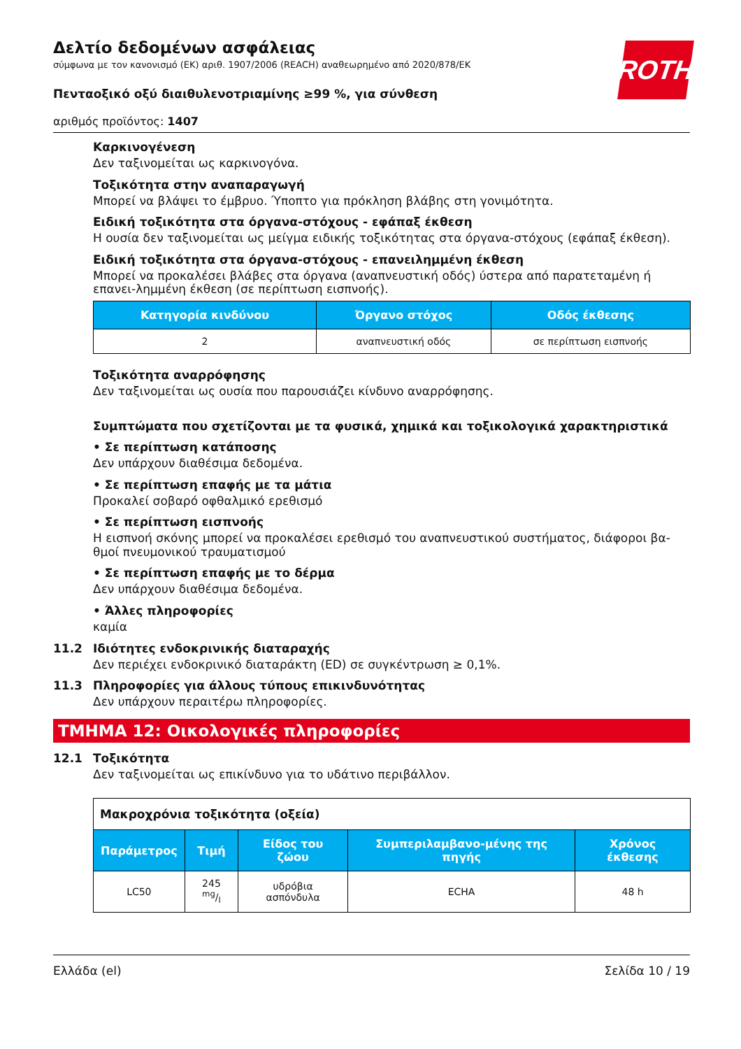ROTH
Δελτίο δεδομένων ασφάλειας
σύμφωνα με τον κανονισμό (ΕΚ) αριθ. 1907/2006 (REACH) αναθεωρημένο από 2020/878/ΕΚ
Πενταοξικό οξύ διαιθυλενοτριαμίνης ≥99 %, για σύνθεση
αριθμός προϊόντος: 1407
Καρκινογένεση
Δεν ταξινομείται ως καρκινογόνα.
Τοξικότητα στην αναπαραγωγή
Μπορεί να βλάψει το έμβρυο. Ύποπτο για πρόκληση βλάβης στη γονιμότητα.
Ειδική τοξικότητα στα όργανα-στόχους - εφάπαξ έκθεση
Η ουσία δεν ταξινομείται ως μείγμα ειδικής τοξικότητας στα όργανα-στόχους (εφάπαξ έκθεση).
Ειδική τοξικότητα στα όργανα-στόχους - επανειλημμένη έκθεση
Μπορεί να προκαλέσει βλάβες στα όργανα (αναπνευστική οδός) ύστερα από παρατεταμένη ή επανει-λημμένη έκθεση (σε περίπτωση εισπνοής).
| Κατηγορία κινδύνου | Όργανο στόχος | Οδός έκθεσης |
| --- | --- | --- |
| 2 | αναπνευστική οδός | σε περίπτωση εισπνοής |
Τοξικότητα αναρρόφησης
Δεν ταξινομείται ως ουσία που παρουσιάζει κίνδυνο αναρρόφησης.
Συμπτώματα που σχετίζονται με τα φυσικά, χημικά και τοξικολογικά χαρακτηριστικά
• Σε περίπτωση κατάποσης
Δεν υπάρχουν διαθέσιμα δεδομένα.
• Σε περίπτωση επαφής με τα μάτια
Προκαλεί σοβαρό οφθαλμικό ερεθισμό
• Σε περίπτωση εισπνοής
Η εισπνοή σκόνης μπορεί να προκαλέσει ερεθισμό του αναπνευστικού συστήματος, διάφοροι βα-θμοί πνευμονικού τραυματισμού
• Σε περίπτωση επαφής με το δέρμα
Δεν υπάρχουν διαθέσιμα δεδομένα.
• Άλλες πληροφορίες
καμία
11.2 Ιδιότητες ενδοκρινικής διαταραχής
Δεν περιέχει ενδοκρινικό διαταράκτη (ED) σε συγκέντρωση ≥ 0,1%.
11.3 Πληροφορίες για άλλους τύπους επικινδυνότητας
Δεν υπάρχουν περαιτέρω πληροφορίες.
ΤΜΗΜΑ 12: Οικολογικές πληροφορίες
12.1 Τοξικότητα
Δεν ταξινομείται ως επικίνδυνο για το υδάτινο περιβάλλον.
| Μακροχρόνια τοξικότητα (οξεία) | | | | |
| Παράμετρος | Τιμή | Είδος του ζώου | Συμπεριλαμβανο-μένης της πηγής | Χρόνος έκθεσης |
| LC50 | 245 mg/l | υδρόβια ασπόνδυλα | ECHA | 48 h |
Ελλάδα (el) Σελίδα 10 / 19